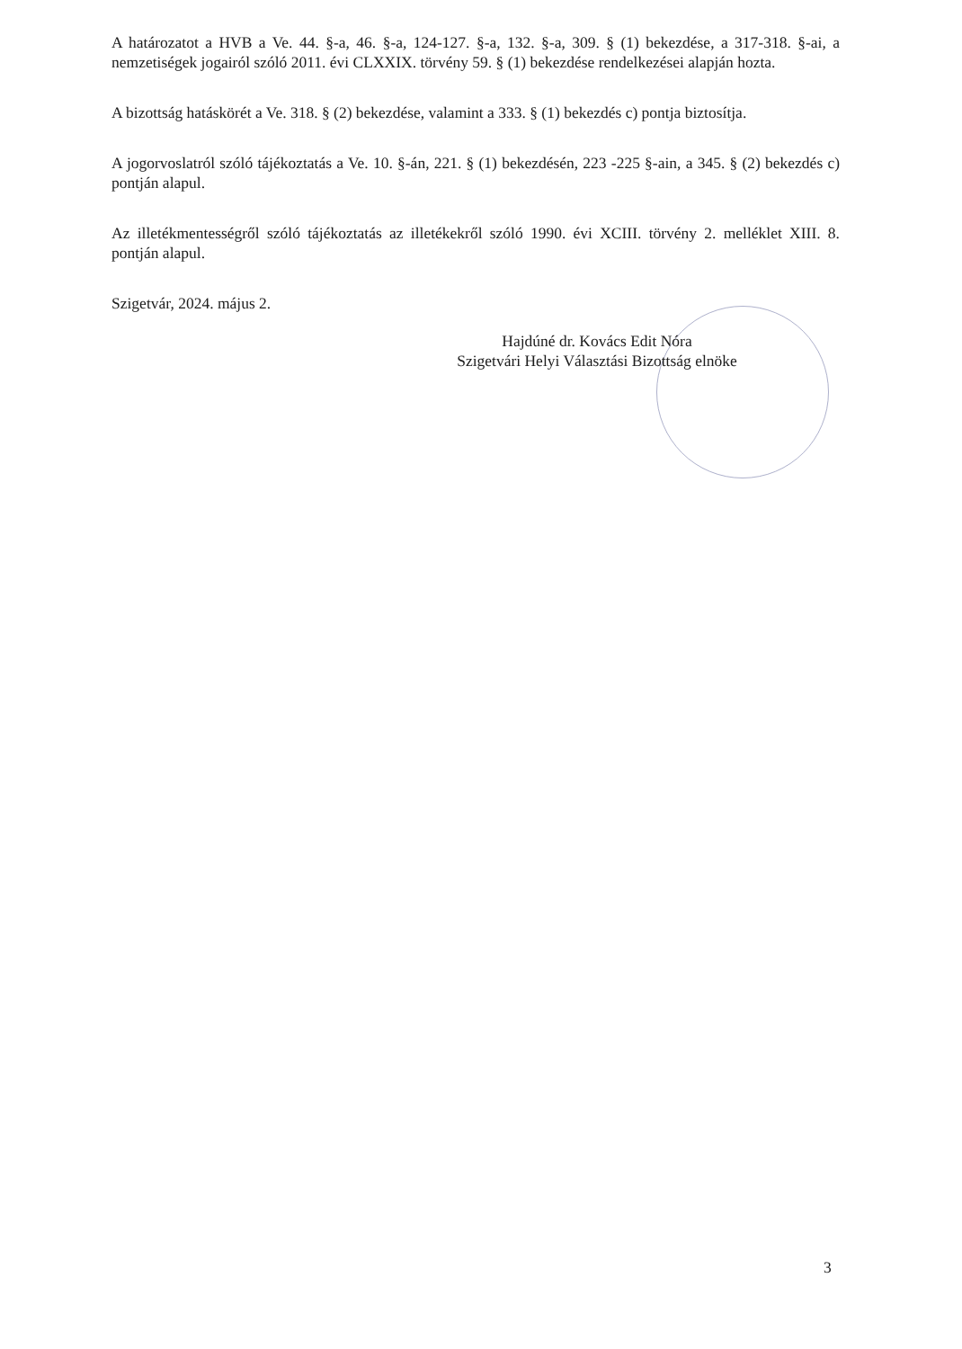A határozatot a HVB a Ve. 44. §-a, 46. §-a, 124-127. §-a, 132. §-a, 309. § (1) bekezdése, a 317-318. §-ai, a nemzetiségek jogairól szóló 2011. évi CLXXIX. törvény 59. § (1) bekezdése rendelkezései alapján hozta.
A bizottság hatáskörét a Ve. 318. § (2) bekezdése, valamint a 333. § (1) bekezdés c) pontja biztosítja.
A jogorvoslatról szóló tájékoztatás a Ve. 10. §-án, 221. § (1) bekezdésén, 223 -225 §-ain, a 345. § (2) bekezdés c) pontján alapul.
Az illetékmentességről szóló tájékoztatás az illetékekről szóló 1990. évi XCIII. törvény 2. melléklet XIII. 8. pontján alapul.
Szigetvár, 2024. május 2.
Hajdúné dr. Kovács Edit Nóra
Szigetvári Helyi Választási Bizottság elnöke
3